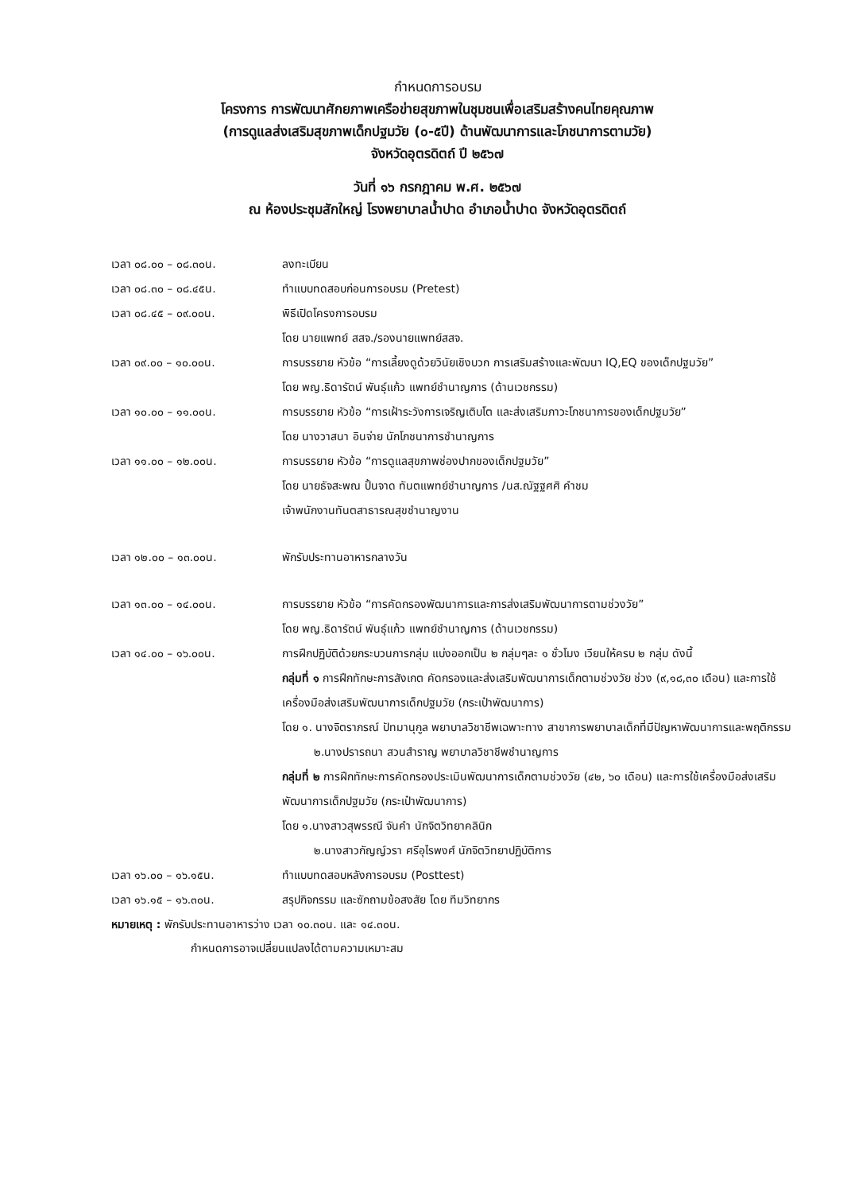กำหนดการอบรม
โครงการ การพัฒนาศักยภาพเครือข่ายสุขภาพในชุมชนเพื่อเสริมสร้างคนไทยคุณภาพ
(การดูแลส่งเสริมสุขภาพเด็กปฐมวัย (๐-๕ปี) ด้านพัฒนาการและโภชนาการตามวัย)
จังหวัดอุตรดิตถ์ ปี ๒๕๖๗
วันที่ ๑๖ กรกฎาคม พ.ศ. ๒๕๖๗
ณ ห้องประชุมสักใหญ่ โรงพยาบาลน้ำปาด อำเภอน้ำปาด จังหวัดอุตรดิตถ์
| เวลา ๐๘.๐๐ – ๐๘.๓๐น. | ลงทะเบียน |
| เวลา ๐๘.๓๐ – ๐๘.๔๕น. | ทำแบบทดสอบก่อนการอบรม (Pretest) |
| เวลา ๐๘.๔๕ – ๐๙.๐๐น. | พิธีเปิดโครงการอบรม โดย นายแพทย์ สสจ./รองนายแพทย์สสจ. |
| เวลา ๐๙.๐๐ – ๑๐.๐๐น. | การบรรยาย หัวข้อ “การเลี้ยงดูด้วยวินัยเชิงบวก การเสริมสร้างและพัฒนา IQ,EQ ของเด็กปฐมวัย” โดย พญ.ธิดารัตน์ พันธุ์แก้ว แพทย์ชำนาญการ (ด้านเวชกรรม) |
| เวลา ๑๐.๐๐ – ๑๑.๐๐น. | การบรรยาย หัวข้อ “การเฝ้าระวังการเจริญเติบโต และส่งเสริมภาวะโภชนาการของเด็กปฐมวัย” โดย นางวาสนา อินจ่าย นักโภชนาการชำนาญการ |
| เวลา ๑๑.๐๐ – ๑๒.๐๐น. | การบรรยาย หัวข้อ “การดูแลสุขภาพช่องปากของเด็กปฐมวัย” โดย นายธัจสะพณ ปั้นจาด ทันตแพทย์ชำนาญการ /นส.ณัฐฐศศิ คำชม เจ้าพนักงานทันตสาธารณสุขชำนาญงาน |
| เวลา ๑๒.๐๐ – ๑๓.๐๐น. | พักรับประทานอาหารกลางวัน |
| เวลา ๑๓.๐๐ – ๑๔.๐๐น. | การบรรยาย หัวข้อ “การคัดกรองพัฒนาการและการส่งเสริมพัฒนาการตามช่วงวัย” โดย พญ.ธิดารัตน์ พันธุ์แก้ว แพทย์ชำนาญการ (ด้านเวชกรรม) |
| เวลา ๑๔.๐๐ – ๑๖.๐๐น. | การฝึกปฏิบัติด้วยกระบวนการกลุ่ม แบ่งออกเป็น ๒ กลุ่มๆละ ๑ ชั่วโมง เวียนให้ครบ ๒ กลุ่ม ดังนี้ กลุ่มที่ ๑ การฝึกทักษะการสังเกต คัดกรองและส่งเสริมพัฒนาการเด็กตามช่วงวัย ช่วง (๙,๑๘,๓๐ เดือน) และการใช้เครื่องมือส่งเสริมพัฒนาการเด็กปฐมวัย (กระเป๋าพัฒนาการ) โดย ๑. นางจิตราภรณ์ ปัทมานุกูล พยาบาลวิชาชีพเฉพาะทาง สาขาการพยาบาลเด็กที่มีปัญหาพัฒนาการและพฤติกรรม ๒.นางปรารถนา สวนสำราญ พยาบาลวิชาชีพชำนาญการ กลุ่มที่ ๒ การฝึกทักษะการคัดกรองประเมินพัฒนาการเด็กตามช่วงวัย (๔๒, ๖๐ เดือน) และการใช้เครื่องมือส่งเสริมพัฒนาการเด็กปฐมวัย (กระเป๋าพัฒนาการ) โดย ๑.นางสาวสุพรรณี จันคำ นักจิตวิทยาคลินิก ๒.นางสาวกัญญ์วรา ศรีอุไรพงศ์ นักจิตวิทยาปฏิบัติการ |
| เวลา ๑๖.๐๐ – ๑๖.๑๕น. | ทำแบบทดสอบหลังการอบรม (Posttest) |
| เวลา ๑๖.๑๕ – ๑๖.๓๐น. | สรุปกิจกรรม และซักถามข้อสงสัย โดย ทีมวิทยากร |
หมายเหตุ : พักรับประทานอาหารว่าง เวลา ๑๐.๓๐น. และ ๑๔.๓๐น.
กำหนดการอาจเปลี่ยนแปลงได้ตามความเหมาะสม